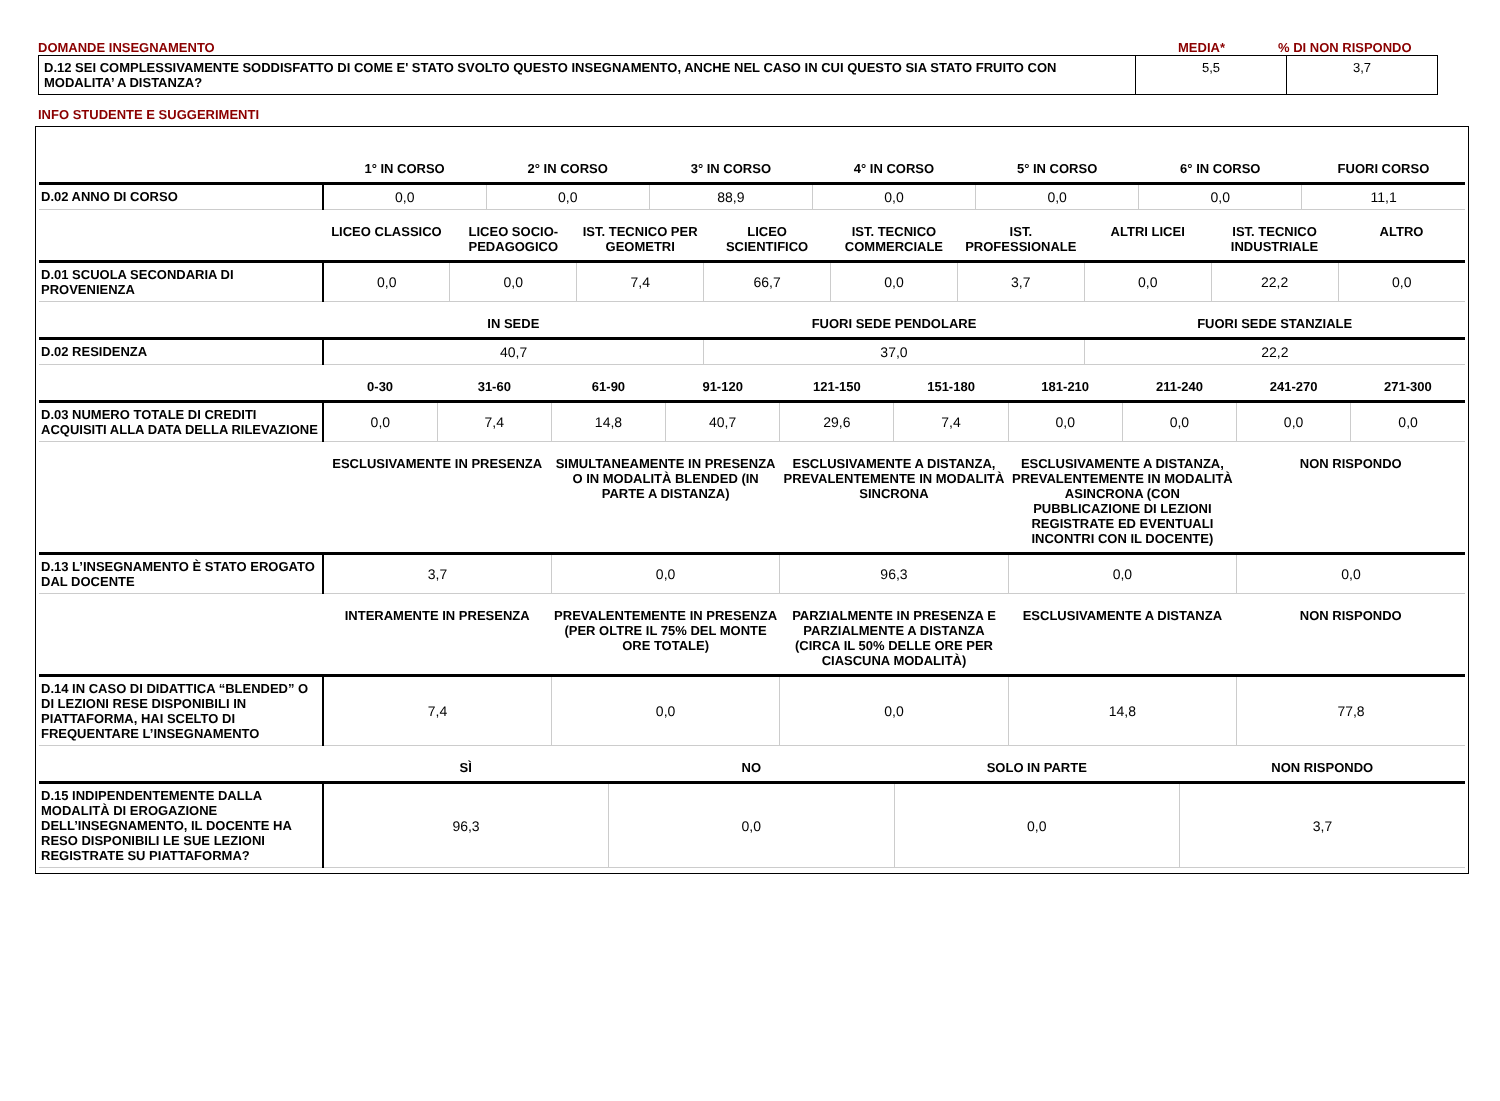DOMANDE INSEGNAMENTO MEDIA*% DI NON RISPONDO
| D.12 SEI COMPLESSIVAMENTE SODDISFATTO DI COME E' STATO SVOLTO QUESTO INSEGNAMENTO, ANCHE NEL CASO IN CUI QUESTO SIA STATO FRUITO CON MODALITA’ A DISTANZA? | 5,5 | 3,7 |
INFO STUDENTE E SUGGERIMENTI
| | 1° IN CORSO | 2° IN CORSO | 3° IN CORSO | 4° IN CORSO | 5° IN CORSO | 6° IN CORSO | FUORI CORSO |
| --- | --- | --- | --- | --- | --- | --- | --- |
| D.02 ANNO DI CORSO | 0,0 | 0,0 | 88,9 | 0,0 | 0,0 | 0,0 | 11,1 |
| | LICEO CLASSICO | LICEO SOCIO-PEDAGOGICO | IST. TECNICO PER GEOMETRI | LICEO SCIENTIFICO | IST. TECNICO COMMERCIALE | IST. PROFESSIONALE | ALTRI LICEI | IST. TECNICO INDUSTRIALE | ALTRO |
| --- | --- | --- | --- | --- | --- | --- | --- | --- | --- |
| D.01 SCUOLA SECONDARIA DI PROVENIENZA | 0,0 | 0,0 | 7,4 | 66,7 | 0,0 | 3,7 | 0,0 | 22,2 | 0,0 |
| | IN SEDE | FUORI SEDE PENDOLARE | FUORI SEDE STANZIALE |
| --- | --- | --- | --- |
| D.02 RESIDENZA | 40,7 | 37,0 | 22,2 |
| | 0-30 | 31-60 | 61-90 | 91-120 | 121-150 | 151-180 | 181-210 | 211-240 | 241-270 | 271-300 |
| --- | --- | --- | --- | --- | --- | --- | --- | --- | --- | --- |
| D.03 NUMERO TOTALE DI CREDITI ACQUISITI ALLA DATA DELLA RILEVAZIONE | 0,0 | 7,4 | 14,8 | 40,7 | 29,6 | 7,4 | 0,0 | 0,0 | 0,0 | 0,0 |
| | ESCLUSIVAMENTE IN PRESENZA | SIMULTANEAMENTE IN PRESENZA O IN MODALITÀ BLENDED (IN PARTE A DISTANZA) | ESCLUSIVAMENTE A DISTANZA, PREVALENTEMENTE IN MODALITÀ SINCRONA | ESCLUSIVAMENTE A DISTANZA, PREVALENTEMENTE IN MODALITÀ ASINCRONA (CON PUBBLICAZIONE DI LEZIONI REGISTRATE ED EVENTUALI INCONTRI CON IL DOCENTE) | NON RISPONDO |
| --- | --- | --- | --- | --- | --- |
| D.13 L’INSEGNAMENTO È STATO EROGATO DAL DOCENTE | 3,7 | 0,0 | 96,3 | 0,0 | 0,0 |
| | INTERAMENTE IN PRESENZA | PREVALENTEMENTE IN PRESENZA (PER OLTRE IL 75% DEL MONTE ORE TOTALE) | PARZIALMENTE IN PRESENZA E PARZIALMENTE A DISTANZA (CIRCA IL 50% DELLE ORE PER CIASCUNA MODALITÀ) | ESCLUSIVAMENTE A DISTANZA | NON RISPONDO |
| --- | --- | --- | --- | --- | --- |
| D.14 IN CASO DI DIDATTICA “BLENDED” O DI LEZIONI RESE DISPONIBILI IN PIATTAFORMA, HAI SCELTO DI FREQUENTARE L’INSEGNAMENTO | 7,4 | 0,0 | 0,0 | 14,8 | 77,8 |
| | SÌ | NO | SOLO IN PARTE | NON RISPONDO |
| --- | --- | --- | --- | --- |
| D.15 INDIPENDENTEMENTE DALLA MODALITÀ DI EROGAZIONE DELL’INSEGNAMENTO, IL DOCENTE HA RESO DISPONIBILI LE SUE LEZIONI REGISTRATE SU PIATTAFORMA? | 96,3 | 0,0 | 0,0 | 3,7 |